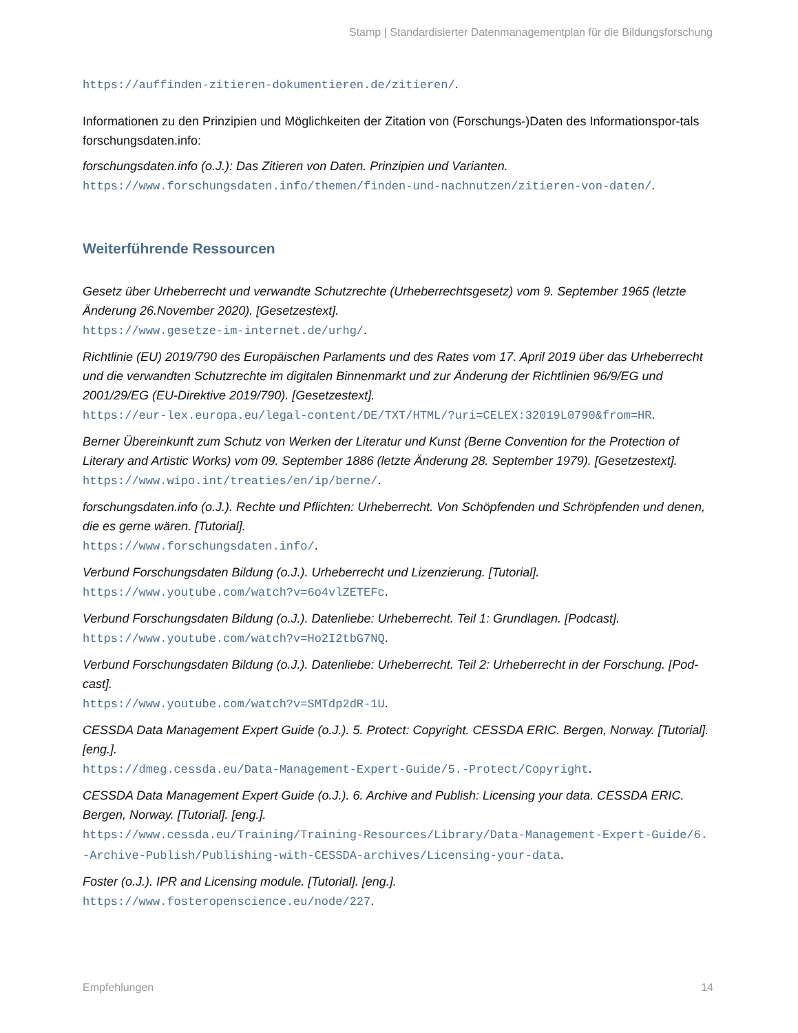Stamp | Standardisierter Datenmanagementplan für die Bildungsforschung
https://auffinden-zitieren-dokumentieren.de/zitieren/.
Informationen zu den Prinzipien und Möglichkeiten der Zitation von (Forschungs-)Daten des Informationspor-tals forschungsdaten.info:
forschungsdaten.info (o.J.): Das Zitieren von Daten. Prinzipien und Varianten.
https://www.forschungsdaten.info/themen/finden-und-nachnutzen/zitieren-von-daten/.
Weiterführende Ressourcen
Gesetz über Urheberrecht und verwandte Schutzrechte (Urheberrechtsgesetz) vom 9. September 1965 (letzte Änderung 26.November 2020). [Gesetzestext].
https://www.gesetze-im-internet.de/urhg/.
Richtlinie (EU) 2019/790 des Europäischen Parlaments und des Rates vom 17. April 2019 über das Urheberrecht und die verwandten Schutzrechte im digitalen Binnenmarkt und zur Änderung der Richtlinien 96/9/EG und 2001/29/EG (EU-Direktive 2019/790). [Gesetzestext].
https://eur-lex.europa.eu/legal-content/DE/TXT/HTML/?uri=CELEX:32019L0790&from=HR.
Berner Übereinkunft zum Schutz von Werken der Literatur und Kunst (Berne Convention for the Protection of Literary and Artistic Works) vom 09. September 1886 (letzte Änderung 28. September 1979). [Gesetzestext].
https://www.wipo.int/treaties/en/ip/berne/.
forschungsdaten.info (o.J.). Rechte und Pflichten: Urheberrecht. Von Schöpfenden und Schröpfenden und denen, die es gerne wären. [Tutorial].
https://www.forschungsdaten.info/.
Verbund Forschungsdaten Bildung (o.J.). Urheberrecht und Lizenzierung. [Tutorial].
https://www.youtube.com/watch?v=6o4vlZETEFc.
Verbund Forschungsdaten Bildung (o.J.). Datenliebe: Urheberrecht. Teil 1: Grundlagen. [Podcast].
https://www.youtube.com/watch?v=Ho2I2tbG7NQ.
Verbund Forschungsdaten Bildung (o.J.). Datenliebe: Urheberrecht. Teil 2: Urheberrecht in der Forschung. [Pod-cast].
https://www.youtube.com/watch?v=SMTdp2dR-1U.
CESSDA Data Management Expert Guide (o.J.). 5. Protect: Copyright. CESSDA ERIC. Bergen, Norway. [Tutorial]. [eng.].
https://dmeg.cessda.eu/Data-Management-Expert-Guide/5.-Protect/Copyright.
CESSDA Data Management Expert Guide (o.J.). 6. Archive and Publish: Licensing your data. CESSDA ERIC. Bergen, Norway. [Tutorial]. [eng.].
https://www.cessda.eu/Training/Training-Resources/Library/Data-Management-Expert-Guide/6.-Archive-Publish/Publishing-with-CESSDA-archives/Licensing-your-data.
Foster (o.J.). IPR and Licensing module. [Tutorial]. [eng.].
https://www.fosteropenscience.eu/node/227.
Empfehlungen 14